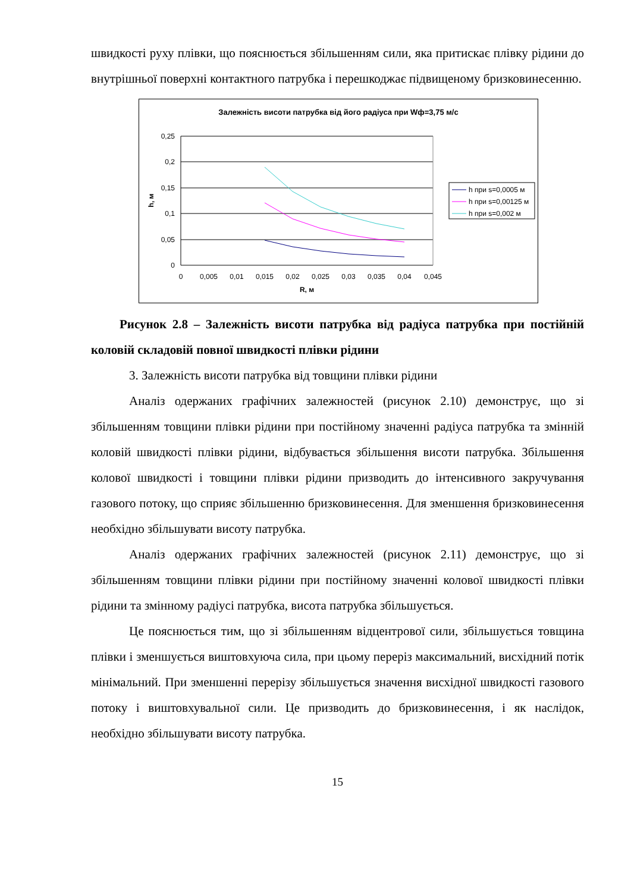швидкості руху плівки, що пояснюється збільшенням сили, яка притискає плівку рідини до внутрішньої поверхні контактного патрубка і перешкоджає підвищеному бризковинесенню.
Залежність висоти патрубка від його радіуса при Wф=3,75 м/с
0,25
0,2
0,15
0,1
0,05
0
0
0,005
0,01
0,015
0,02
0,025
0,03
0,035
0,04
0,045
R, м
h, м
h при s=0,0005 м
h при s=0,00125 м
h при s=0,002 м
Рисунок 2.8 – Залежність висоти патрубка від радіуса патрубка при постійній коловій складовій повної швидкості плівки рідини
3. Залежність висоти патрубка від товщини плівки рідини
Аналіз одержаних графічних залежностей (рисунок 2.10) демонструє, що зі збільшенням товщини плівки рідини при постійному значенні радіуса патрубка та змінній коловій швидкості плівки рідини, відбувається збільшення висоти патрубка. Збільшення колової швидкості і товщини плівки рідини призводить до інтенсивного закручування газового потоку, що сприяє збільшенню бризковинесення. Для зменшення бризковинесення необхідно збільшувати висоту патрубка.
Аналіз одержаних графічних залежностей (рисунок 2.11) демонструє, що зі збільшенням товщини плівки рідини при постійному значенні колової швидкості плівки рідини та змінному радіусі патрубка, висота патрубка збільшується.
Це пояснюється тим, що зі збільшенням відцентрової сили, збільшується товщина плівки і зменшується виштовхуюча сила, при цьому переріз максимальний, висхідний потік мінімальний. При зменшенні перерізу збільшується значення висхідної швидкості газового потоку і виштовхувальної сили. Це призводить до бризковинесення, і як наслідок, необхідно збільшувати висоту патрубка.
15